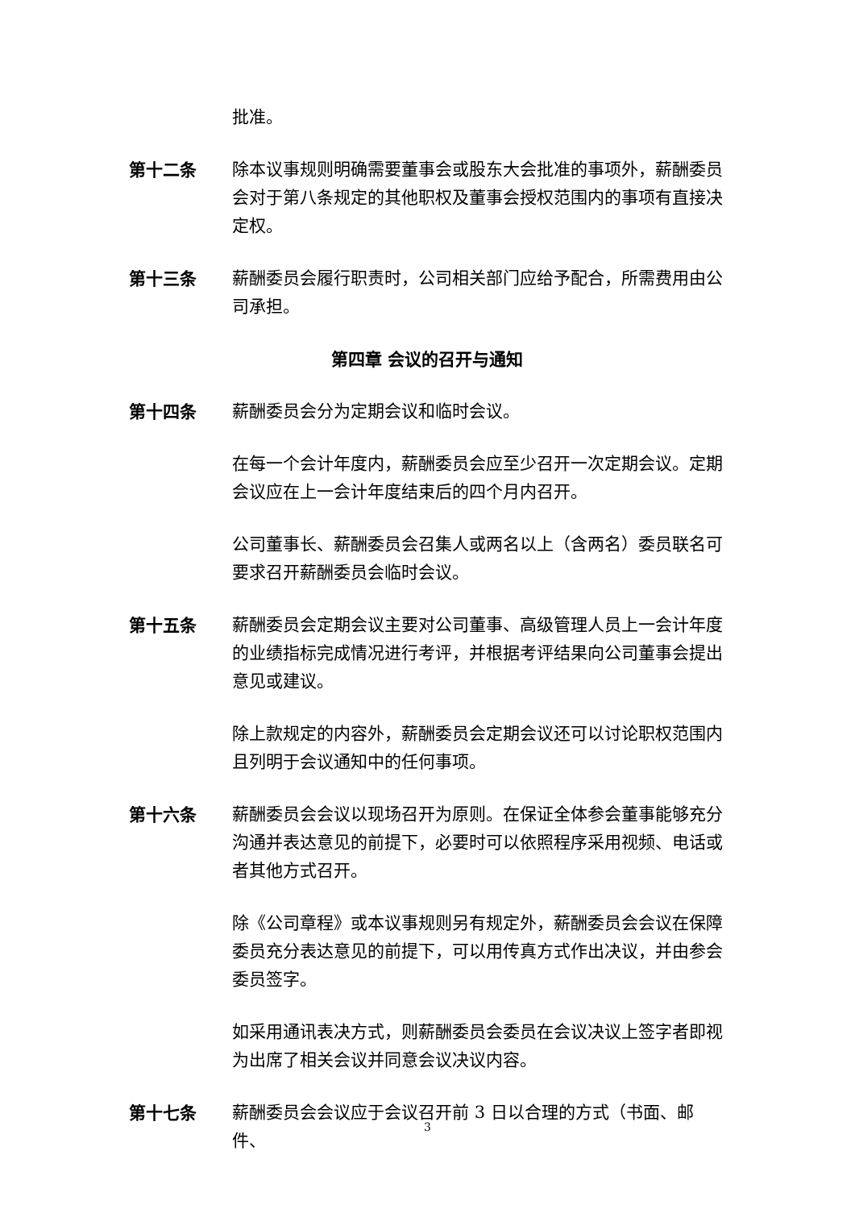批准。
第十二条 除本议事规则明确需要董事会或股东大会批准的事项外，薪酬委员会对于第八条规定的其他职权及董事会授权范围内的事项有直接决定权。
第十三条 薪酬委员会履行职责时，公司相关部门应给予配合，所需费用由公司承担。
第四章 会议的召开与通知
第十四条 薪酬委员会分为定期会议和临时会议。
在每一个会计年度内，薪酬委员会应至少召开一次定期会议。定期会议应在上一会计年度结束后的四个月内召开。
公司董事长、薪酬委员会召集人或两名以上（含两名）委员联名可要求召开薪酬委员会临时会议。
第十五条 薪酬委员会定期会议主要对公司董事、高级管理人员上一会计年度的业绩指标完成情况进行考评，并根据考评结果向公司董事会提出意见或建议。
除上款规定的内容外，薪酬委员会定期会议还可以讨论职权范围内且列明于会议通知中的任何事项。
第十六条 薪酬委员会会议以现场召开为原则。在保证全体参会董事能够充分沟通并表达意见的前提下，必要时可以依照程序采用视频、电话或者其他方式召开。
除《公司章程》或本议事规则另有规定外，薪酬委员会会议在保障委员充分表达意见的前提下，可以用传真方式作出决议，并由参会委员签字。
如采用通讯表决方式，则薪酬委员会委员在会议决议上签字者即视为出席了相关会议并同意会议决议内容。
第十七条 薪酬委员会会议应于会议召开前 3 日以合理的方式（书面、邮件、
3